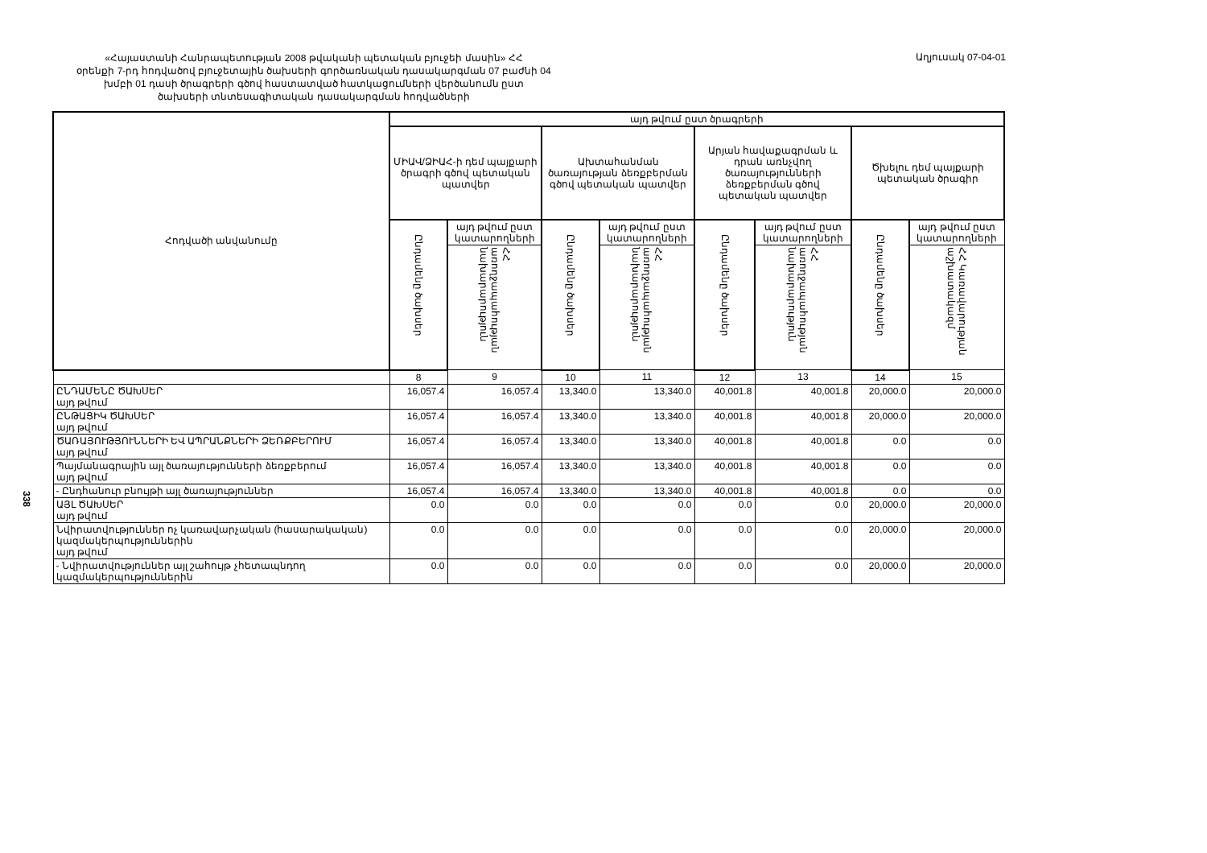338
«Հայաստանի Հանրապետության 2008 թվականի պետական բյուջեի մասին» ՀՀ
օրենքի 7-րդ հոդվածով բյուջետային ծախսերի գործառնական դասակարգման 07 բաժնի 04
խմբի 01 դասի ծրագրերի գծով հաստատված հատկացումների վերծանումն ըստ
ծախսերի տնտեսագիտական դասակարգման հոդվածների
Աղյուսակ 07-04-01
| Հոդվածի անվանումը | այդ թվում ըստ ծրագրերի | | | | | | | |
| --- | --- | --- | --- | --- | --- | --- | --- | --- |
| | ՄԻԱՎ/ՁԻԱՀ-ի դեմ պայքարի ծրագրի գծով պետական պատվեր | | Ախտահանման ծառայության ձեռքբերման գծով պետական պատվեր | | Արյան հավաքագրման և դրան առնչվող ծառայությունների ձեռքբերման գծով պետական պատվեր | | Ծխելու դեմ պայքարի պետական ծրագիր | |
| | Ընդամենը ծախսեր | այդ թվում ըստ կատարողների | Ընդամենը ծախսեր | այդ թվում ըստ կատարողների | Ընդամենը ծախսեր | այդ թվում ըստ կատարողների | Ընդամենը ծախսեր | այդ թվում ըստ կատարողների |
| | | ՀՀ առողջապահության նախարարություն | | ՀՀ առողջապահության նախարարություն | | ՀՀ առողջապահության նախարարություն | | ՀՀ Կառավարության աշխատակազմ |
| | 8 | 9 | 10 | 11 | 12 | 13 | 14 | 15 |
| ԸՆԴԱՄԵՆԸ ԾԱԽՍԵՐ այդ թվում | 16,057.4 | 16,057.4 | 13,340.0 | 13,340.0 | 40,001.8 | 40,001.8 | 20,000.0 | 20,000.0 |
| ԸՆԹԱՑԻԿ ԾԱԽՍԵՐ այդ թվում | 16,057.4 | 16,057.4 | 13,340.0 | 13,340.0 | 40,001.8 | 40,001.8 | 20,000.0 | 20,000.0 |
| ԾԱՌԱՅՈՒԹՅՈՒՆՆԵՐԻ ԵՎ ԱՊՐԱՆՔՆԵՐԻ ՁԵՌՔԲԵՐՈՒՄ այդ թվում | 16,057.4 | 16,057.4 | 13,340.0 | 13,340.0 | 40,001.8 | 40,001.8 | 0.0 | 0.0 |
| Պայմանագրային այլ ծառայությունների ձեռքբերում այդ թվում | 16,057.4 | 16,057.4 | 13,340.0 | 13,340.0 | 40,001.8 | 40,001.8 | 0.0 | 0.0 |
| - Ընդհանուր բնույթի այլ ծառայություններ | 16,057.4 | 16,057.4 | 13,340.0 | 13,340.0 | 40,001.8 | 40,001.8 | 0.0 | 0.0 |
| ԱՅԼ ԾԱԽՍԵՐ այդ թվում | 0.0 | 0.0 | 0.0 | 0.0 | 0.0 | 0.0 | 20,000.0 | 20,000.0 |
| Նվիրատվություններ ոչ կառավարչական (հասարակական) կազմակերպություններին այդ թվում | 0.0 | 0.0 | 0.0 | 0.0 | 0.0 | 0.0 | 20,000.0 | 20,000.0 |
| - Նվիրատվություններ այլ շահույթ չհետապնդող կազմակերպություններին | 0.0 | 0.0 | 0.0 | 0.0 | 0.0 | 0.0 | 20,000.0 | 20,000.0 |